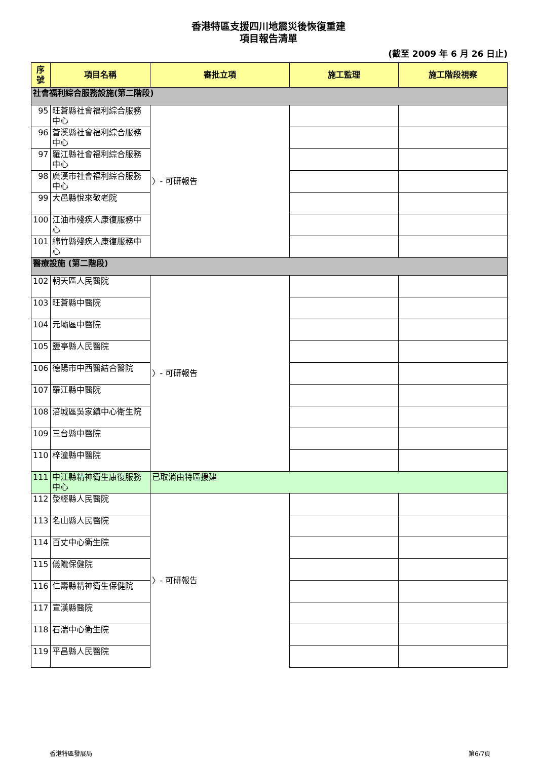香港特區支援四川地震災後恢復重建
項目報告清單
(截至 2009 年 6 月 26 日止)
| 序 號 | 項目名稱 | 審批立項 | 施工監理 | 施工階段視察 |
| --- | --- | --- | --- | --- |
| 社會福利綜合服務設施(第二階段) | | | | |
| 95 | 旺蒼縣社會福利綜合服務中心 | 〉- 可研報告 | | |
| 96 | 蒼溪縣社會福利綜合服務中心 | | | |
| 97 | 羅江縣社會福利綜合服務中心 | | | |
| 98 | 廣漢市社會福利綜合服務中心 | | | |
| 99 | 大邑縣悅來敬老院 | | | |
| 100 | 江油市殘疾人康復服務中心 | | | |
| 101 | 綿竹縣殘疾人康復服務中心 | | | |
| 醫療設施 (第二階段) | | | | |
| 102 | 朝天區人民醫院 | 〉- 可研報告 | | |
| 103 | 旺蒼縣中醫院 | | | |
| 104 | 元壩區中醫院 | | | |
| 105 | 鹽亭縣人民醫院 | | | |
| 106 | 德陽市中西醫結合醫院 | | | |
| 107 | 羅江縣中醫院 | | | |
| 108 | 涪城區吳家鎮中心衛生院 | | | |
| 109 | 三台縣中醫院 | | | |
| 110 | 梓潼縣中醫院 | | | |
| 111 | 中江縣精神衛生康復服務中心 | 已取消由特區援建 | | |
| 112 | 滎經縣人民醫院 | 〉- 可研報告 | | |
| 113 | 名山縣人民醫院 | | | |
| 114 | 百丈中心衛生院 | | | |
| 115 | 儀隴保健院 | | | |
| 116 | 仁壽縣精神衛生保健院 | | | |
| 117 | 宣漢縣醫院 | | | |
| 118 | 石湍中心衛生院 | | | |
| 119 | 平昌縣人民醫院 | | | |
香港特區發展局 第6/7頁